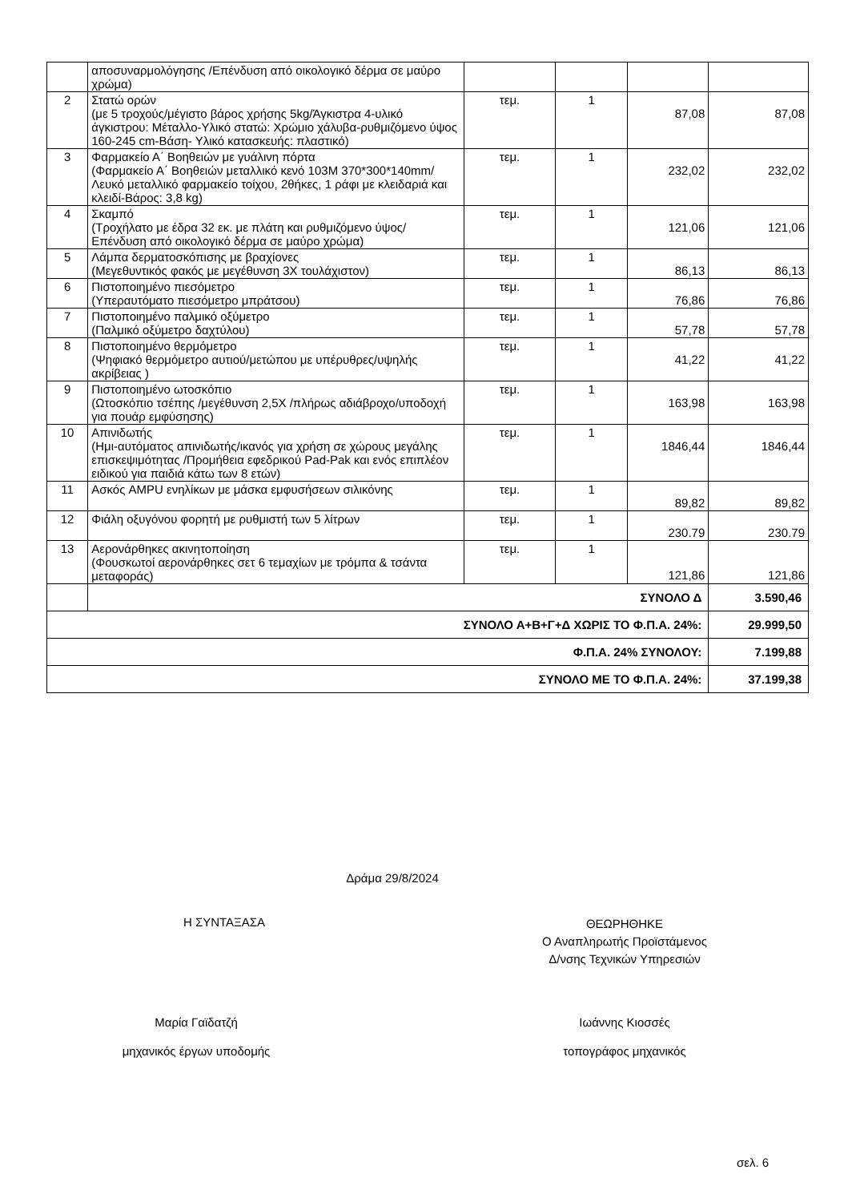| | αποσυναρμολόγησης /Επένδυση από οικολογικό δέρμα σε μαύρο χρώμα) | | | | |
| 2 | Στατώ ορών (με 5 τροχούς/μέγιστο βάρος χρήσης 5kg/Άγκιστρα 4-υλικό άγκιστρου: Μέταλλο-Υλικό στατώ: Χρώμιο χάλυβα-ρυθμιζόμενο ύψος 160-245 cm-Βάση- Υλικό κατασκευής: πλαστικό) | τεμ. | 1 | 87,08 | 87,08 |
| 3 | Φαρμακείο Α΄ Βοηθειών με γυάλινη πόρτα (Φαρμακείο Α΄ Βοηθειών μεταλλικό κενό 103Μ 370*300*140mm/Λευκό μεταλλικό φαρμακείο τοίχου, 2θήκες, 1 ράφι με κλειδαριά και κλειδί-Βάρος: 3,8 kg) | τεμ. | 1 | 232,02 | 232,02 |
| 4 | Σκαμπό (Τροχήλατο με έδρα 32 εκ. με πλάτη και ρυθμιζόμενο ύψος/ Επένδυση από οικολογικό δέρμα σε μαύρο χρώμα) | τεμ. | 1 | 121,06 | 121,06 |
| 5 | Λάμπα δερματοσκόπισης με βραχίονες (Μεγεθυντικός φακός με μεγέθυνση 3Χ τουλάχιστον) | τεμ. | 1 | 86,13 | 86,13 |
| 6 | Πιστοποιημένο πιεσόμετρο (Υπεραυτόματο πιεσόμετρο μπράτσου) | τεμ. | 1 | 76,86 | 76,86 |
| 7 | Πιστοποιημένο παλμικό οξύμετρο (Παλμικό οξύμετρο δαχτύλου) | τεμ. | 1 | 57,78 | 57,78 |
| 8 | Πιστοποιημένο θερμόμετρο (Ψηφιακό θερμόμετρο αυτιού/μετώπου με υπέρυθρες/υψηλής ακρίβειας ) | τεμ. | 1 | 41,22 | 41,22 |
| 9 | Πιστοποιημένο ωτοσκόπιο (Ωτοσκόπιο τσέπης /μεγέθυνση 2,5Χ /πλήρως αδιάβροχο/υποδοχή για πουάρ εμφύσησης) | τεμ. | 1 | 163,98 | 163,98 |
| 10 | Απινιδωτής (Ημι-αυτόματος απινιδωτής/ικανός για χρήση σε χώρους μεγάλης επισκεψιμότητας /Προμήθεια εφεδρικού Pad-Pak και ενός επιπλέον ειδικού για παιδιά κάτω των 8 ετών) | τεμ. | 1 | 1846,44 | 1846,44 |
| 11 | Ασκός AMPU ενηλίκων με μάσκα εμφυσήσεων σιλικόνης | τεμ. | 1 | 89,82 | 89,82 |
| 12 | Φιάλη οξυγόνου φορητή με ρυθμιστή των 5 λίτρων | τεμ. | 1 | 230.79 | 230.79 |
| 13 | Αερονάρθηκες ακινητοποίηση (Φουσκωτοί αερονάρθηκες σετ 6 τεμαχίων με τρόμπα & τσάντα μεταφοράς) | τεμ. | 1 | 121,86 | 121,86 |
| | ΣΥΝΟΛΟ Δ | | | | 3.590,46 |
| ΣΥΝΟΛΟ Α+Β+Γ+Δ ΧΩΡΙΣ ΤΟ Φ.Π.Α. 24%: | | | | | 29.999,50 |
| Φ.Π.Α. 24% ΣΥΝΟΛΟΥ: | | | | | 7.199,88 |
| ΣΥΝΟΛΟ ΜΕ ΤΟ Φ.Π.Α. 24%: | | | | | 37.199,38 |
Δράμα 29/8/2024
Η ΣΥΝΤΑΞΑΣΑ
ΘΕΩΡΗΘΗΚΕ
Ο Αναπληρωτής Προϊστάμενος
Δ/νσης Τεχνικών Υπηρεσιών
Μαρία Γαϊδατζή
μηχανικός έργων υποδομής
Ιωάννης Κιοσσές
τοπογράφος μηχανικός
σελ. 6